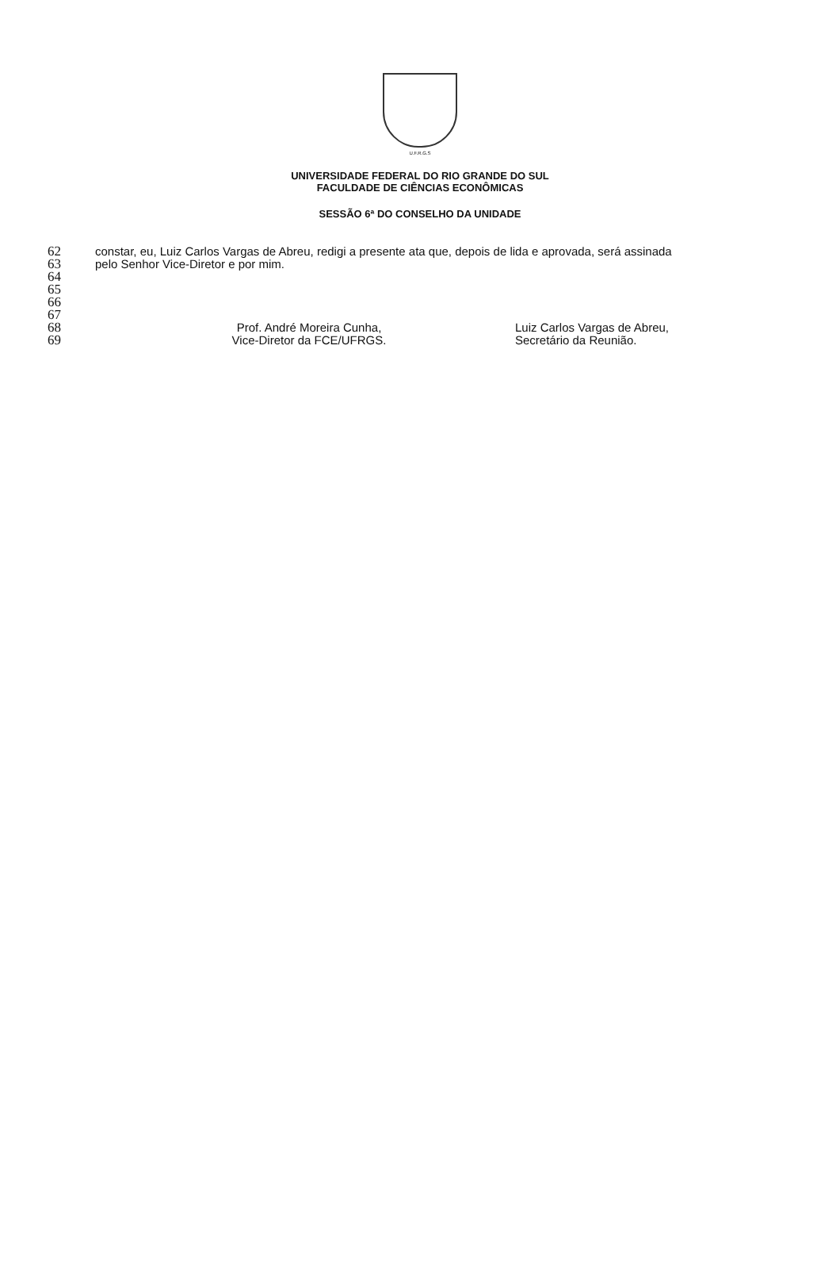U.F.R.G.S
UNIVERSIDADE FEDERAL DO RIO GRANDE DO SUL
FACULDADE DE CIÊNCIAS ECONÔMICAS
SESSÃO 6ª DO CONSELHO DA UNIDADE
62 constar, eu, Luiz Carlos Vargas de Abreu, redigi a presente ata que, depois de lida e aprovada, será assinada
63 pelo Senhor Vice-Diretor e por mim.
64
65
66
67
68 Prof. André Moreira Cunha, Luiz Carlos Vargas de Abreu,
69 Vice-Diretor da FCE/UFRGS. Secretário da Reunião.